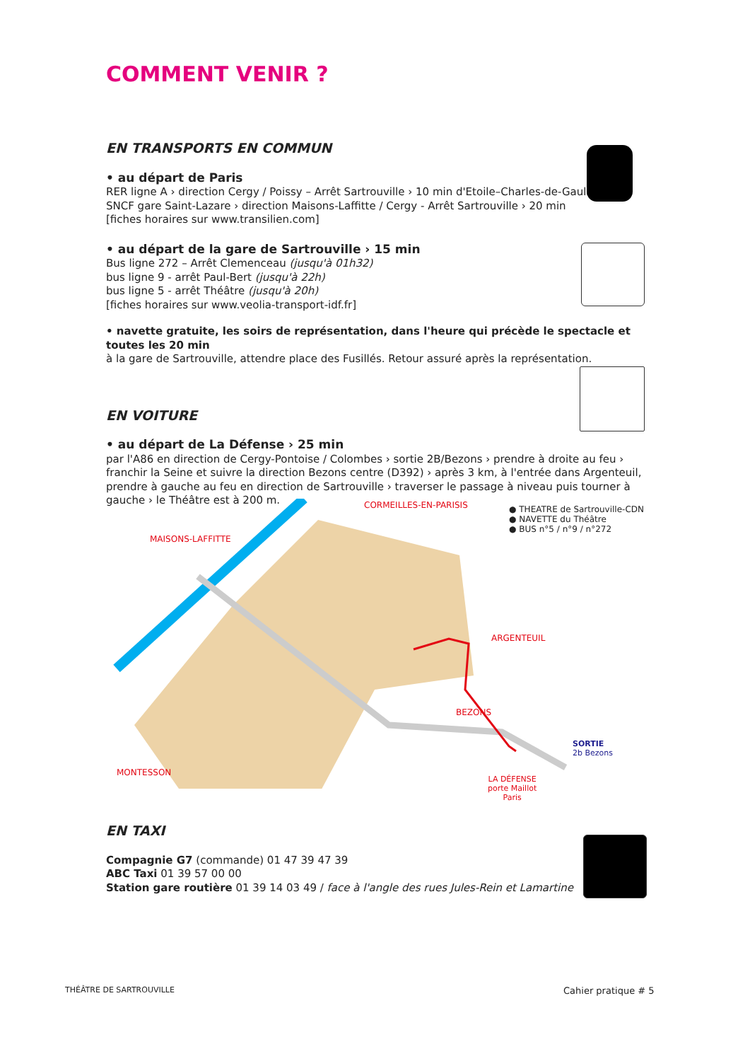COMMENT VENIR ?
EN TRANSPORTS EN COMMUN
• au départ de Paris
RER ligne A › direction Cergy / Poissy – Arrêt Sartrouville › 10 min d'Etoile–Charles-de-Gaulle
SNCF gare Saint-Lazare › direction Maisons-Laffitte / Cergy - Arrêt Sartrouville › 20 min
[fiches horaires sur www.transilien.com]
• au départ de la gare de Sartrouville › 15 min
Bus ligne 272 – Arrêt Clemenceau (jusqu'à 01h32)
bus ligne 9 - arrêt Paul-Bert (jusqu'à 22h)
bus ligne 5 - arrêt Théâtre (jusqu'à 20h)
[fiches horaires sur www.veolia-transport-idf.fr]
• navette gratuite, les soirs de représentation, dans l'heure qui précède le spectacle et toutes les 20 min
à la gare de Sartrouville, attendre place des Fusillés. Retour assuré après la représentation.
EN VOITURE
• au départ de La Défense › 25 min
par l'A86 en direction de Cergy-Pontoise / Colombes › sortie 2B/Bezons › prendre à droite au feu › franchir la Seine et suivre la direction Bezons centre (D392) › après 3 km, à l'entrée dans Argenteuil, prendre à gauche au feu en direction de Sartrouville › traverser le passage à niveau puis tourner à gauche › le Théâtre est à 200 m.
CORMEILLES-EN-PARISIS
● THEATRE de Sartrouville-CDN
● NAVETTE du Théâtre
● BUS n°5 / n°9 / n°272
MAISONS-LAFFITTE
ARGENTEUIL
BEZONS
MONTESSON
SORTIE
2b Bezons
LA DÉFENSE
porte Maillot
Paris
EN TAXI
Compagnie G7 (commande) 01 47 39 47 39
ABC Taxi 01 39 57 00 00
Station gare routière 01 39 14 03 49 / face à l'angle des rues Jules-Rein et Lamartine
THÉÂTRE DE SARTROUVILLE Cahier pratique # 5